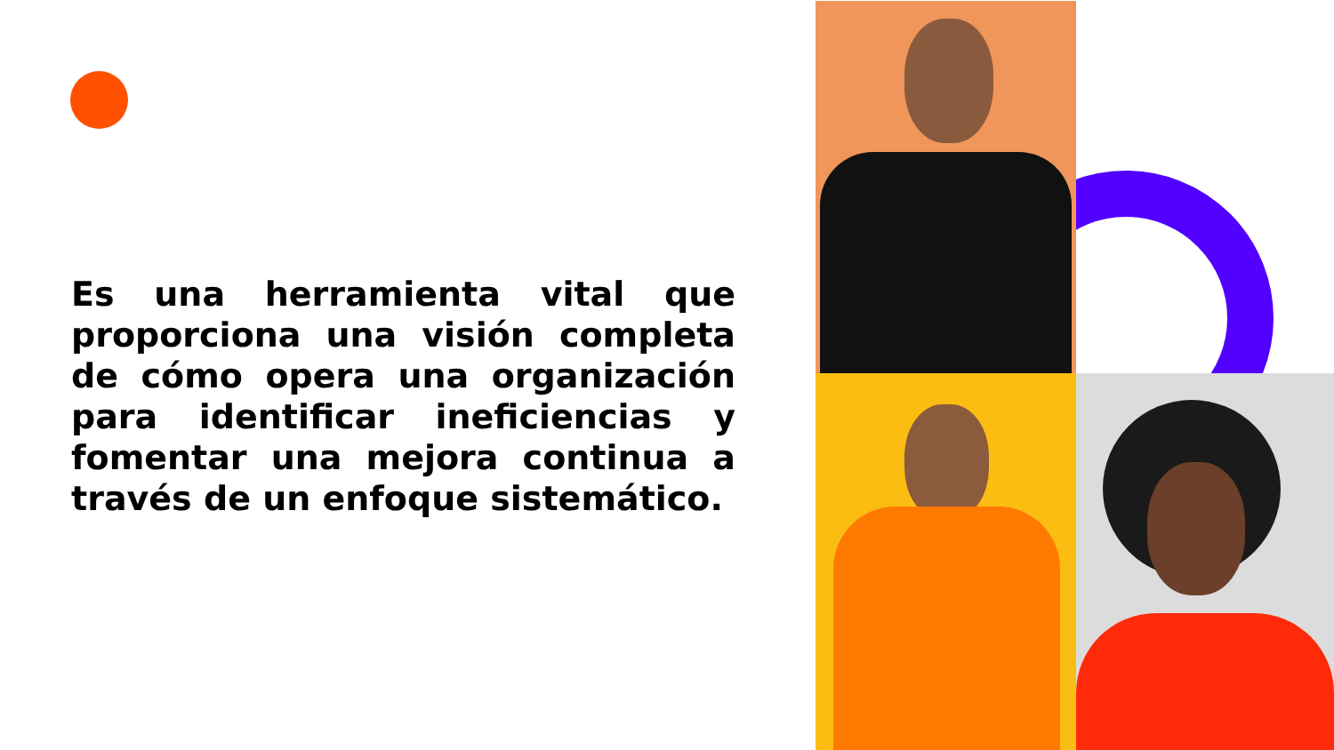Es una herramienta vital que proporciona una visión completa de cómo opera una organización para identificar ineficiencias y fomentar una mejora continua a través de un enfoque sistemático.